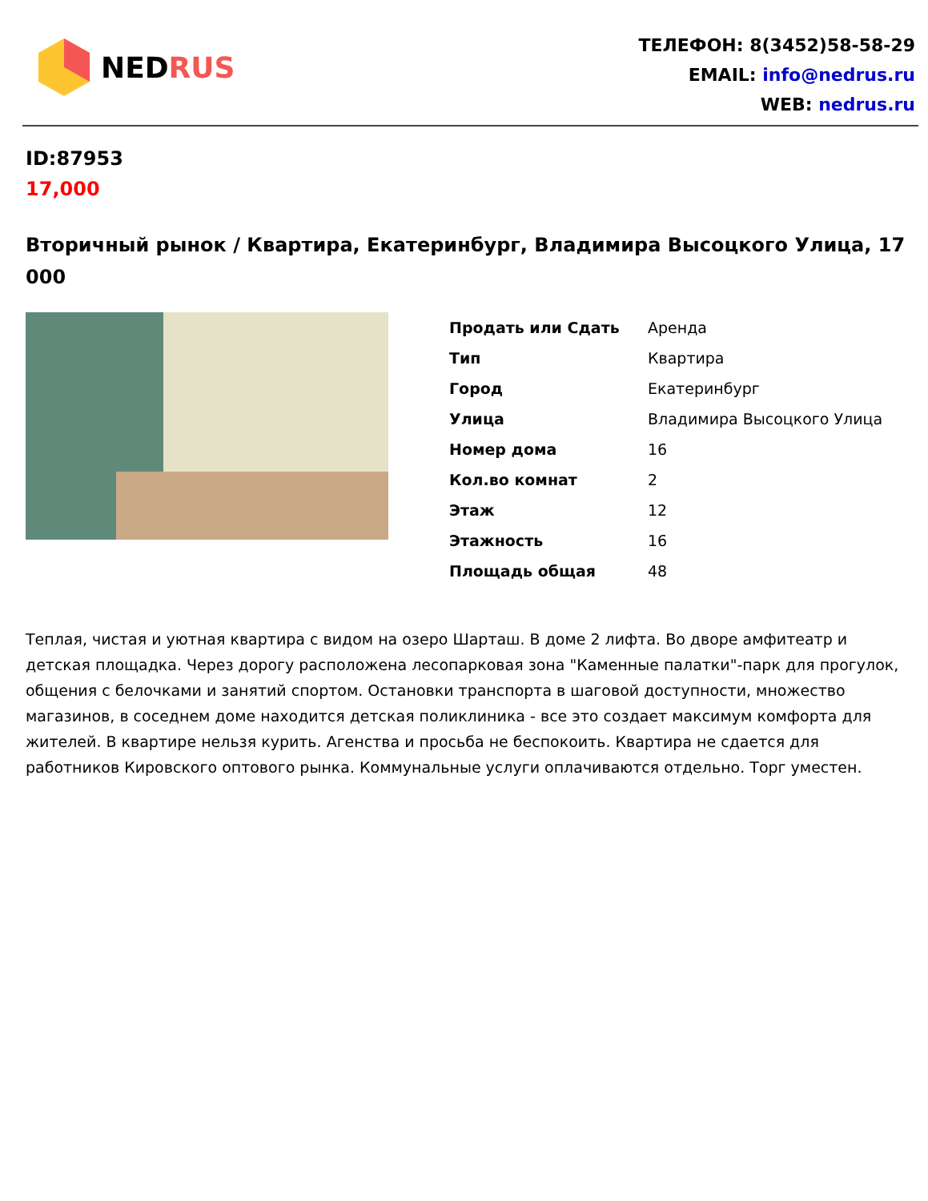NEDRUS
ТЕЛЕФОН: 8(3452)58-58-29
EMAIL: info@nedrus.ru
WEB: nedrus.ru
ID:87953
17,000
Вторичный рынок / Квартира, Екатеринбург, Владимира Высоцкого Улица, 17 000
| Продать или Сдать | Аренда |
| Тип | Квартира |
| Город | Екатеринбург |
| Улица | Владимира Высоцкого Улица |
| Номер дома | 16 |
| Кол.во комнат | 2 |
| Этаж | 12 |
| Этажность | 16 |
| Площадь общая | 48 |
Теплая, чистая и уютная квартира с видом на озеро Шарташ. В доме 2 лифта. Во дворе амфитеатр и детская площадка. Через дорогу расположена лесопарковая зона "Каменные палатки"-парк для прогулок, общения с белочками и занятий спортом. Остановки транспорта в шаговой доступности, множество магазинов, в соседнем доме находится детская поликлиника - все это создает максимум комфорта для жителей. В квартире нельзя курить. Агенства и просьба не беспокоить. Квартира не сдается для работников Кировского оптового рынка. Коммунальные услуги оплачиваются отдельно. Торг уместен.